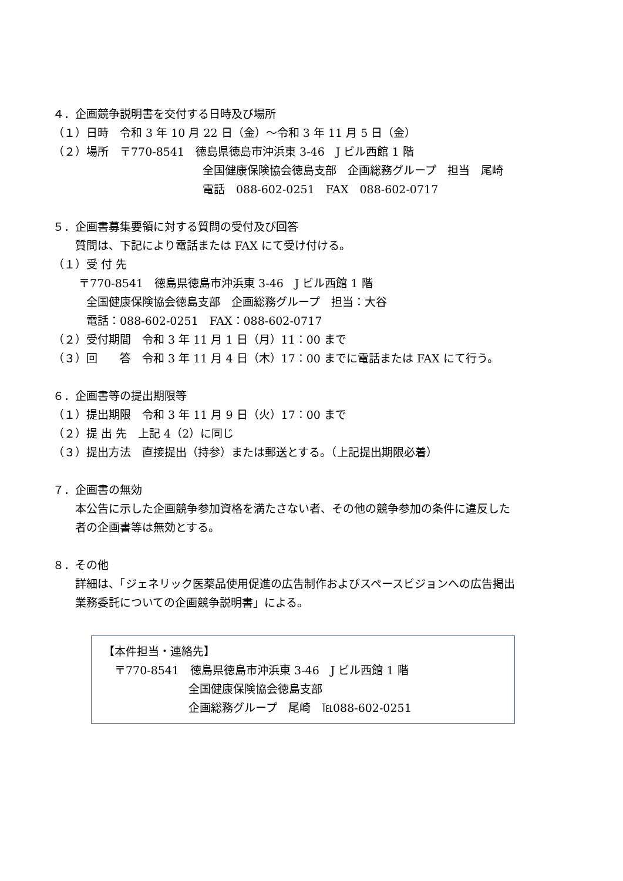４．企画競争説明書を交付する日時及び場所
（１）日時　令和 3 年 10 月 22 日（金）～令和 3 年 11 月 5 日（金）
（２）場所　〒770-8541　徳島県徳島市沖浜東 3-46　J ビル西館 1 階
全国健康保険協会徳島支部　企画総務グループ　担当　尾崎
電話　088-602-0251　FAX　088-602-0717
５．企画書募集要領に対する質問の受付及び回答
　　質問は、下記により電話または FAX にて受け付ける。
（１）受 付 先
　　 〒770-8541　徳島県徳島市沖浜東 3-46　J ビル西館 1 階
　　　全国健康保険協会徳島支部　企画総務グループ　担当：大谷
　　　電話：088-602-0251　FAX：088-602-0717
（２）受付期間　令和 3 年 11 月 1 日（月）11：00 まで
（３）回　　答　令和 3 年 11 月 4 日（木）17：00 までに電話または FAX にて行う。
６．企画書等の提出期限等
（１）提出期限　令和 3 年 11 月 9 日（火）17：00 まで
（２）提 出 先　上記 4（2）に同じ
（３）提出方法　直接提出（持参）または郵送とする。（上記提出期限必着）
７．企画書の無効
　　本公告に示した企画競争参加資格を満たさない者、その他の競争参加の条件に違反した
　　者の企画書等は無効とする。
８．その他
　　詳細は、「ジェネリック医薬品使用促進の広告制作およびスペースビジョンへの広告掲出
　　業務委託についての企画競争説明書」による。
【本件担当・連絡先】
　〒770-8541　徳島県徳島市沖浜東 3-46　J ビル西館 1 階
全国健康保険協会徳島支部
企画総務グループ　尾崎　℡088-602-0251